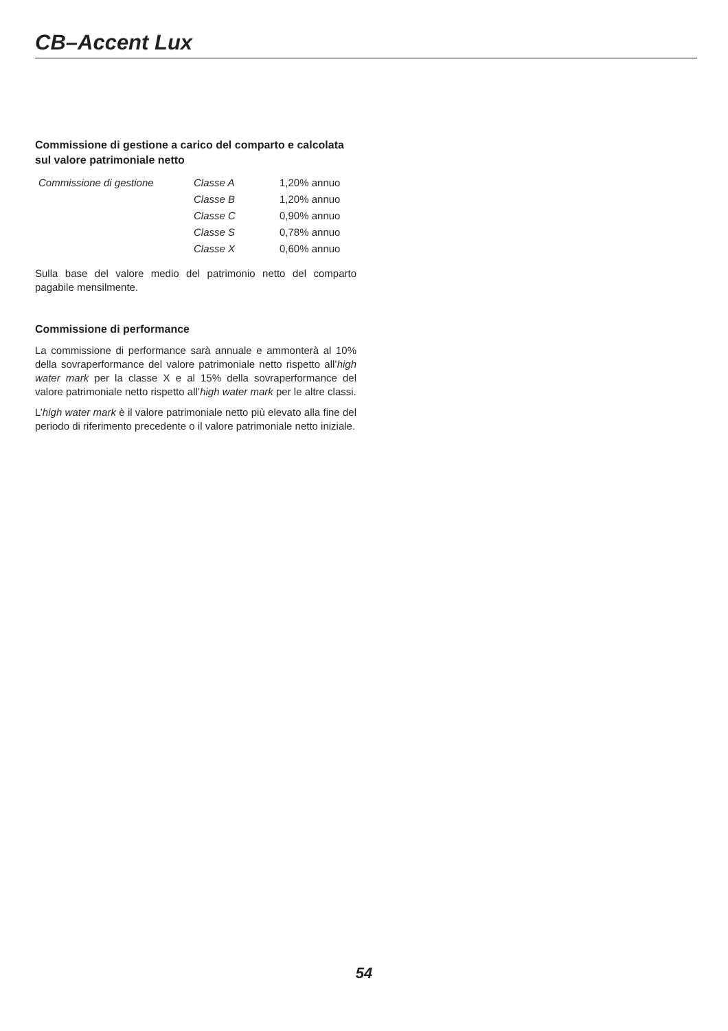CB–Accent Lux
Commissione di gestione a carico del comparto e calcolata sul valore patrimoniale netto
| Commissione di gestione | Classe A | 1,20% annuo |
| | Classe B | 1,20% annuo |
| | Classe C | 0,90% annuo |
| | Classe S | 0,78% annuo |
| | Classe X | 0,60% annuo |
Sulla base del valore medio del patrimonio netto del comparto pagabile mensilmente.
Commissione di performance
La commissione di performance sarà annuale e ammonterà al 10% della sovraperformance del valore patrimoniale netto rispetto all’high water mark per la classe X e al 15% della sovraperformance del valore patrimoniale netto rispetto all’high water mark per le altre classi.
L’high water mark è il valore patrimoniale netto più elevato alla fine del periodo di riferimento precedente o il valore patrimoniale netto iniziale.
54